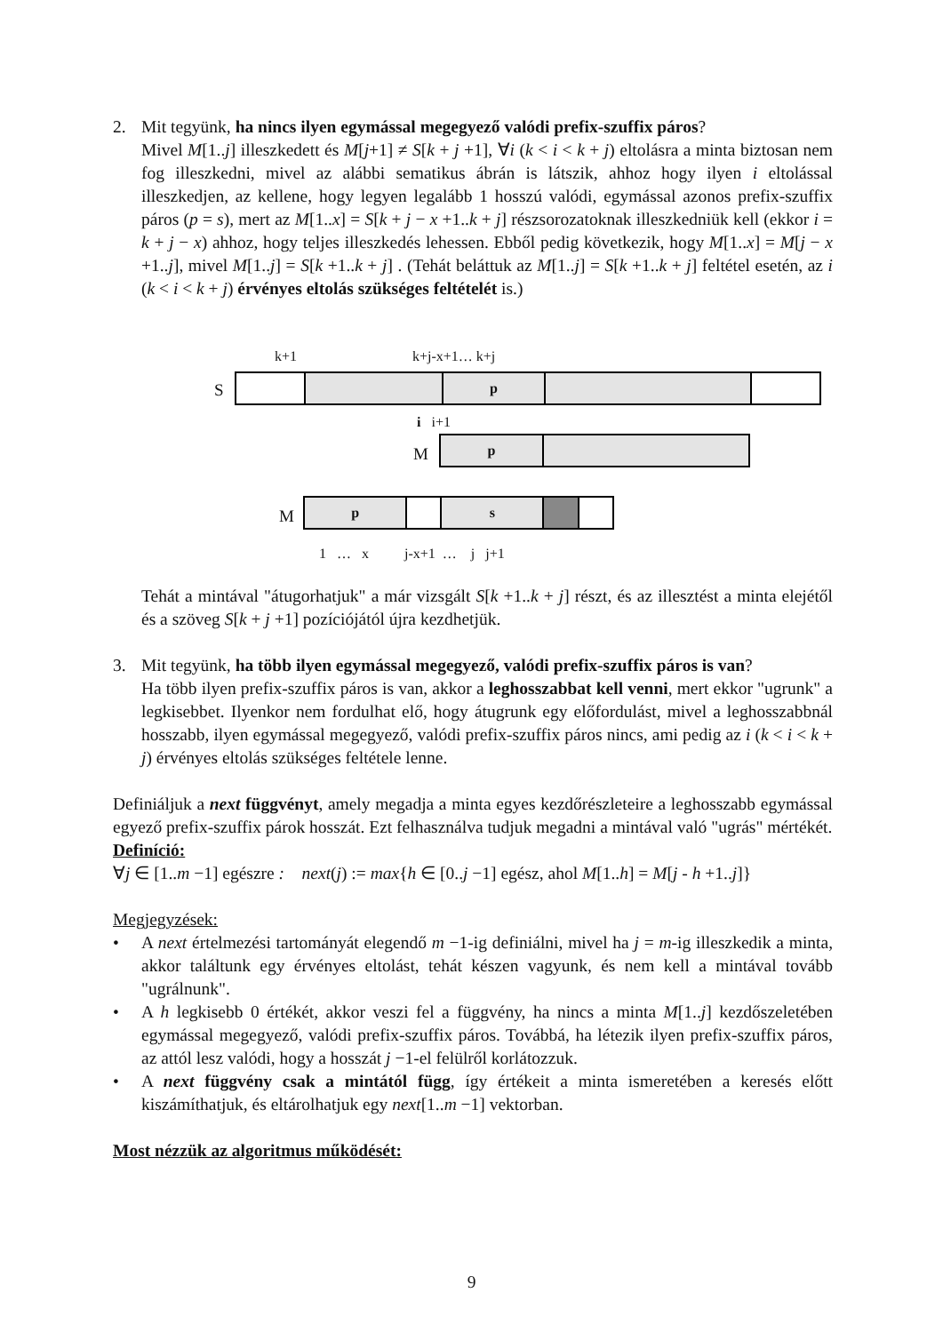2. Mit tegyünk, ha nincs ilyen egymással megegyező valódi prefix-szuffix páros?
Mivel M[1..j] illeszkedett és M[j+1] ≠ S[k + j +1], ∀i (k < i < k + j) eltolásra a minta biztosan nem fog illeszkedni, mivel az alábbi sematikus ábrán is látszik, ahhoz hogy ilyen i eltolással illeszkedjen, az kellene, hogy legyen legalább 1 hosszú valódi, egymással azonos prefix-szuffix páros (p = s), mert az M[1..x] = S[k + j − x +1..k + j] részsorozatoknak illeszkedniük kell (ekkor i = k + j − x) ahhoz, hogy teljes illeszkedés lehessen. Ebből pedig következik, hogy M[1..x] = M[j − x +1..j], mivel M[1..j] = S[k +1..k + j] . (Tehát beláttuk az M[1..j] = S[k +1..k + j] feltétel esetén, az i (k < i < k + j) érvényes eltolás szükséges feltételét is.)
k+1 k+j-x+1… k+j
S p
i i+1
M
p
M
p s
1 … x j-x+1 … j j+1
Tehát a mintával "átugorhatjuk" a már vizsgált S[k +1..k + j] részt, és az illesztést a minta elejétől és a szöveg S[k + j +1] pozíciójától újra kezdhetjük.
3. Mit tegyünk, ha több ilyen egymással megegyező, valódi prefix-szuffix páros is van?
Ha több ilyen prefix-szuffix páros is van, akkor a leghosszabbat kell venni, mert ekkor "ugrunk" a legkisebbet. Ilyenkor nem fordulhat elő, hogy átugrunk egy előfordulást, mivel a leghosszabbnál hosszabb, ilyen egymással megegyező, valódi prefix-szuffix páros nincs, ami pedig az i (k < i < k + j) érvényes eltolás szükséges feltétele lenne.
Definiáljuk a next függvényt, amely megadja a minta egyes kezdőrészleteire a leghosszabb egymással egyező prefix-szuffix párok hosszát. Ezt felhasználva tudjuk megadni a mintával való "ugrás" mértékét.
Definíció:
∀j ∈ [1..m −1] egészre : next(j) := max{h ∈ [0..j −1] egész, ahol M[1..h] = M[j - h +1..j]}
Megjegyzések:
• A next értelmezési tartományát elegendő m −1-ig definiálni, mivel ha j = m-ig illeszkedik a minta, akkor találtunk egy érvényes eltolást, tehát készen vagyunk, és nem kell a mintával tovább "ugrálnunk".
• A h legkisebb 0 értékét, akkor veszi fel a függvény, ha nincs a minta M[1..j] kezdőszeletében egymással megegyező, valódi prefix-szuffix páros. Továbbá, ha létezik ilyen prefix-szuffix páros, az attól lesz valódi, hogy a hosszát j −1-el felülről korlátozzuk.
• A next függvény csak a mintától függ, így értékeit a minta ismeretében a keresés előtt kiszámíthatjuk, és eltárolhatjuk egy next[1..m −1] vektorban.
Most nézzük az algoritmus működését:
9